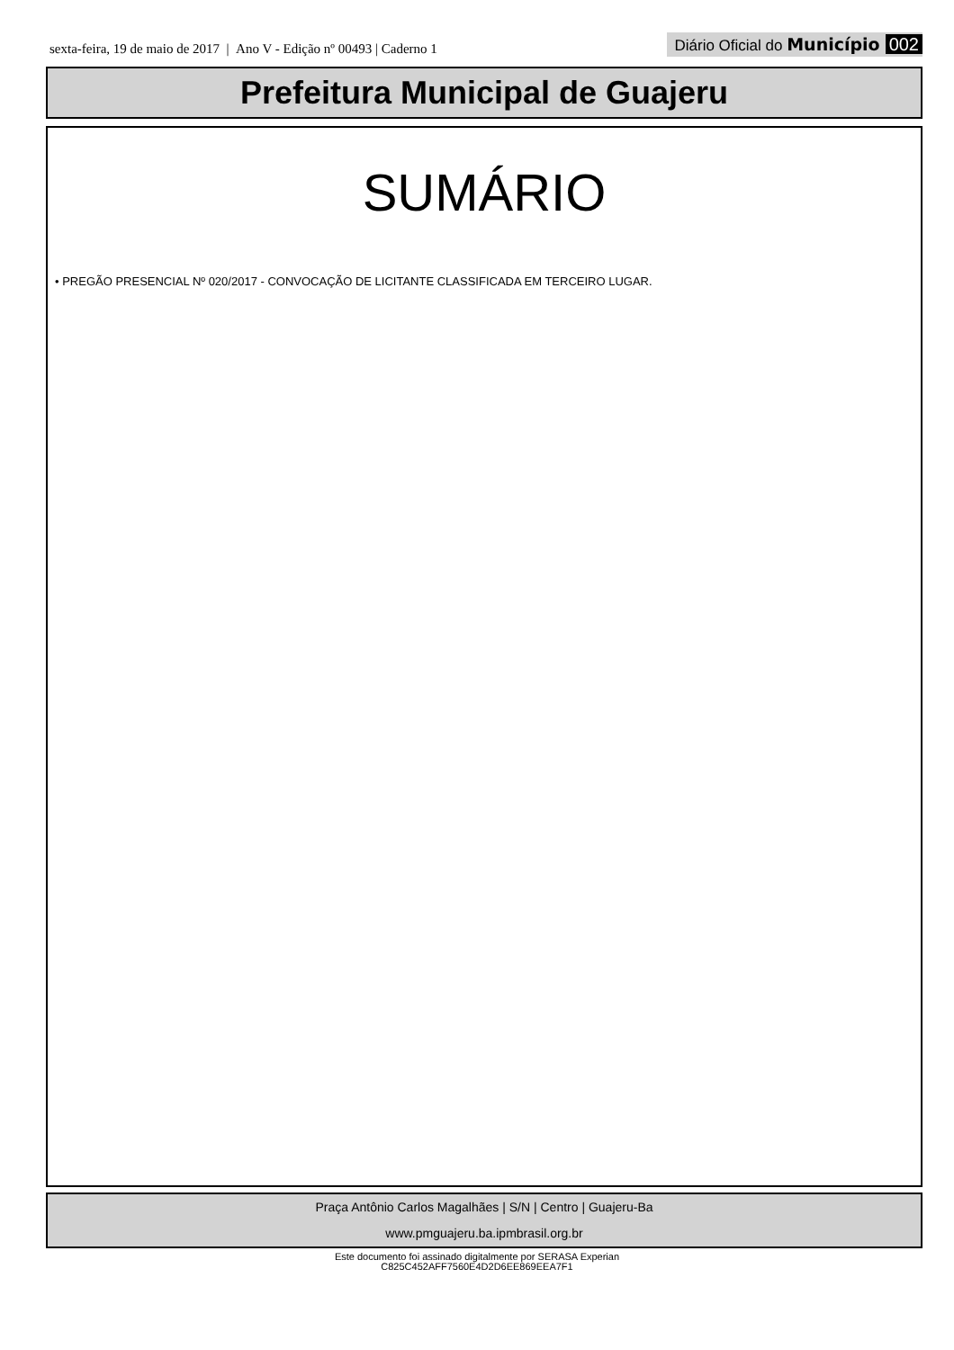sexta-feira, 19 de maio de 2017 | Ano V - Edição nº 00493 | Caderno 1
Diário Oficial do Município 002
Prefeitura Municipal de Guajeru
SUMÁRIO
• PREGÃO PRESENCIAL Nº 020/2017 - CONVOCAÇÃO DE LICITANTE CLASSIFICADA EM TERCEIRO LUGAR.
Praça Antônio Carlos Magalhães | S/N | Centro | Guajeru-Ba
www.pmguajeru.ba.ipmbrasil.org.br
Este documento foi assinado digitalmente por SERASA Experian
C825C452AFF7560E4D2D6EE869EEA7F1